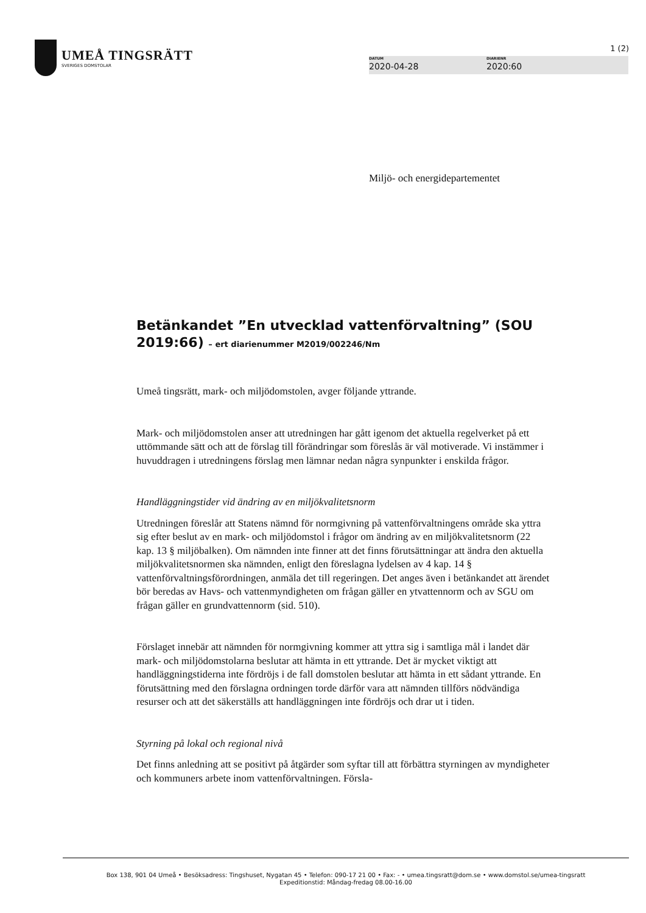UMEÅ TINGSRÄTT
SVERIGES DOMSTOLAR
1 (2)
DATUM
2020-04-28
DIARIENR
2020:60
Miljö- och energidepartementet
Betänkandet ”En utvecklad vattenförvaltning” (SOU 2019:66) – ert diarienummer M2019/002246/Nm
Umeå tingsrätt, mark- och miljödomstolen, avger följande yttrande.
Mark- och miljödomstolen anser att utredningen har gått igenom det aktuella regelverket på ett uttömmande sätt och att de förslag till förändringar som föreslås är väl motiverade. Vi instämmer i huvuddragen i utredningens förslag men lämnar nedan några synpunkter i enskilda frågor.
Handläggningstider vid ändring av en miljökvalitetsnorm
Utredningen föreslår att Statens nämnd för normgivning på vattenförvaltningens område ska yttra sig efter beslut av en mark- och miljödomstol i frågor om ändring av en miljökvalitetsnorm (22 kap. 13 § miljöbalken). Om nämnden inte finner att det finns förutsättningar att ändra den aktuella miljökvalitetsnormen ska nämnden, enligt den föreslagna lydelsen av 4 kap. 14 § vattenförvaltningsförordningen, anmäla det till regeringen. Det anges även i betänkandet att ärendet bör beredas av Havs- och vattenmyndigheten om frågan gäller en ytvattennorm och av SGU om frågan gäller en grundvattennorm (sid. 510).
Förslaget innebär att nämnden för normgivning kommer att yttra sig i samtliga mål i landet där mark- och miljödomstolarna beslutar att hämta in ett yttrande. Det är mycket viktigt att handläggningstiderna inte fördröjs i de fall domstolen beslutar att hämta in ett sådant yttrande. En förutsättning med den förslagna ordningen torde därför vara att nämnden tillförs nödvändiga resurser och att det säkerställs att handläggningen inte fördröjs och drar ut i tiden.
Styrning på lokal och regional nivå
Det finns anledning att se positivt på åtgärder som syftar till att förbättra styrningen av myndigheter och kommuners arbete inom vattenförvaltningen. Försla-
Box 138, 901 04 Umeå • Besöksadress: Tingshuset, Nygatan 45 • Telefon: 090-17 21 00 • Fax: - • umea.tingsratt@dom.se • www.domstol.se/umea-tingsratt
Expeditionstid: Måndag-fredag 08.00-16.00